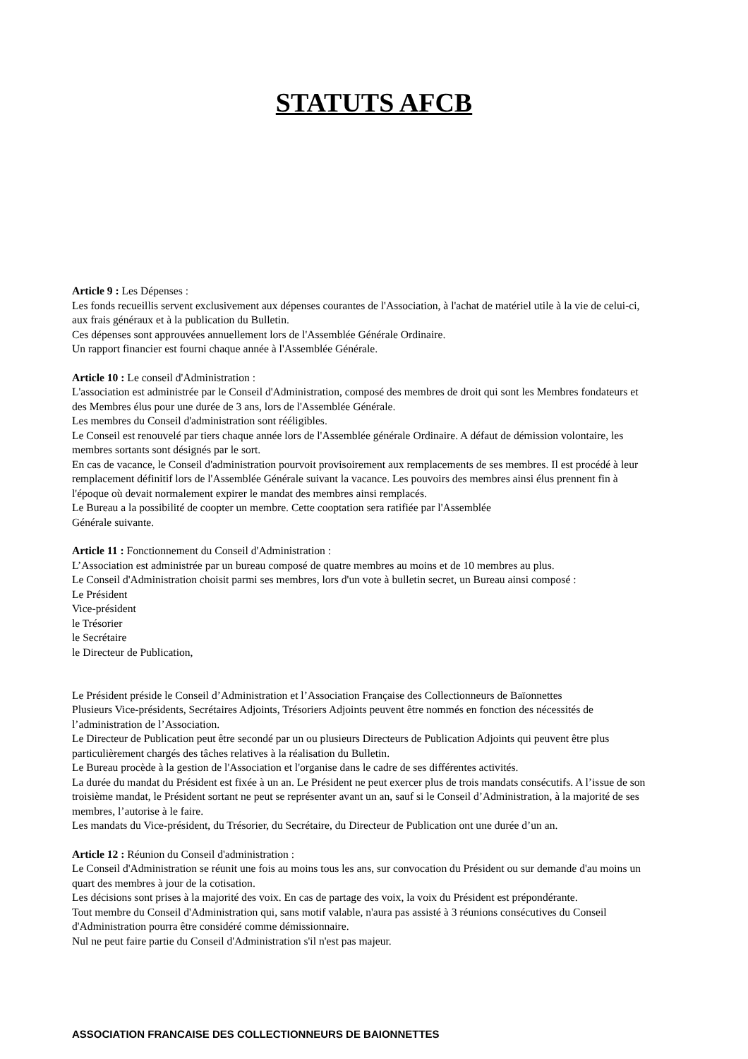STATUTS AFCB
Article 9 : Les Dépenses :
Les fonds recueillis servent exclusivement aux dépenses courantes de l'Association, à l'achat de matériel utile à la vie de celui-ci, aux frais généraux et à la publication du Bulletin.
Ces dépenses sont approuvées annuellement lors de l'Assemblée Générale Ordinaire.
Un rapport financier est fourni chaque année à l'Assemblée Générale.
Article 10 : Le conseil d'Administration :
L'association est administrée par le Conseil d'Administration, composé des membres de droit qui sont les Membres fondateurs et des Membres élus pour une durée de 3 ans, lors de l'Assemblée Générale.
Les membres du Conseil d'administration sont rééligibles.
Le Conseil est renouvelé par tiers chaque année lors de l'Assemblée générale Ordinaire. A défaut de démission volontaire, les membres sortants sont désignés par le sort.
En cas de vacance, le Conseil d'administration pourvoit provisoirement aux remplacements de ses membres. Il est procédé à leur remplacement définitif lors de l'Assemblée Générale suivant la vacance. Les pouvoirs des membres ainsi élus prennent fin à l'époque où devait normalement expirer le mandat des membres ainsi remplacés.
Le Bureau a la possibilité de coopter un membre. Cette cooptation sera ratifiée par l'Assemblée
Générale suivante.
Article 11 : Fonctionnement du Conseil d'Administration :
L’Association est administrée par un bureau composé de quatre membres au moins et de 10 membres au plus.
Le Conseil d'Administration choisit parmi ses membres, lors d'un vote à bulletin secret, un Bureau ainsi composé :
Le Président
Vice-président
le Trésorier
le Secrétaire
le Directeur de Publication,
Le Président préside le Conseil d’Administration et l’Association Française des Collectionneurs de Baïonnettes
Plusieurs Vice-présidents, Secrétaires Adjoints, Trésoriers Adjoints peuvent être nommés en fonction des nécessités de l’administration de l’Association.
Le Directeur de Publication peut être secondé par un ou plusieurs Directeurs de Publication Adjoints qui peuvent être plus particulièrement chargés des tâches relatives à la réalisation du Bulletin.
Le Bureau procède à la gestion de l'Association et l'organise dans le cadre de ses différentes activités.
La durée du mandat du Président est fixée à un an. Le Président ne peut exercer plus de trois mandats consécutifs. A l’issue de son troisième mandat, le Président sortant ne peut se représenter avant un an, sauf si le Conseil d’Administration, à la majorité de ses membres, l’autorise à le faire.
Les mandats du Vice-président, du Trésorier, du Secrétaire, du Directeur de Publication ont une durée d’un an.
Article 12 : Réunion du Conseil d'administration :
Le Conseil d'Administration se réunit une fois au moins tous les ans, sur convocation du Président ou sur demande d'au moins un quart des membres à jour de la cotisation.
Les décisions sont prises à la majorité des voix. En cas de partage des voix, la voix du Président est prépondérante.
Tout membre du Conseil d'Administration qui, sans motif valable, n'aura pas assisté à 3 réunions consécutives du Conseil d'Administration pourra être considéré comme démissionnaire.
Nul ne peut faire partie du Conseil d'Administration s'il n'est pas majeur.
ASSOCIATION FRANCAISE DES COLLECTIONNEURS DE BAIONNETTES